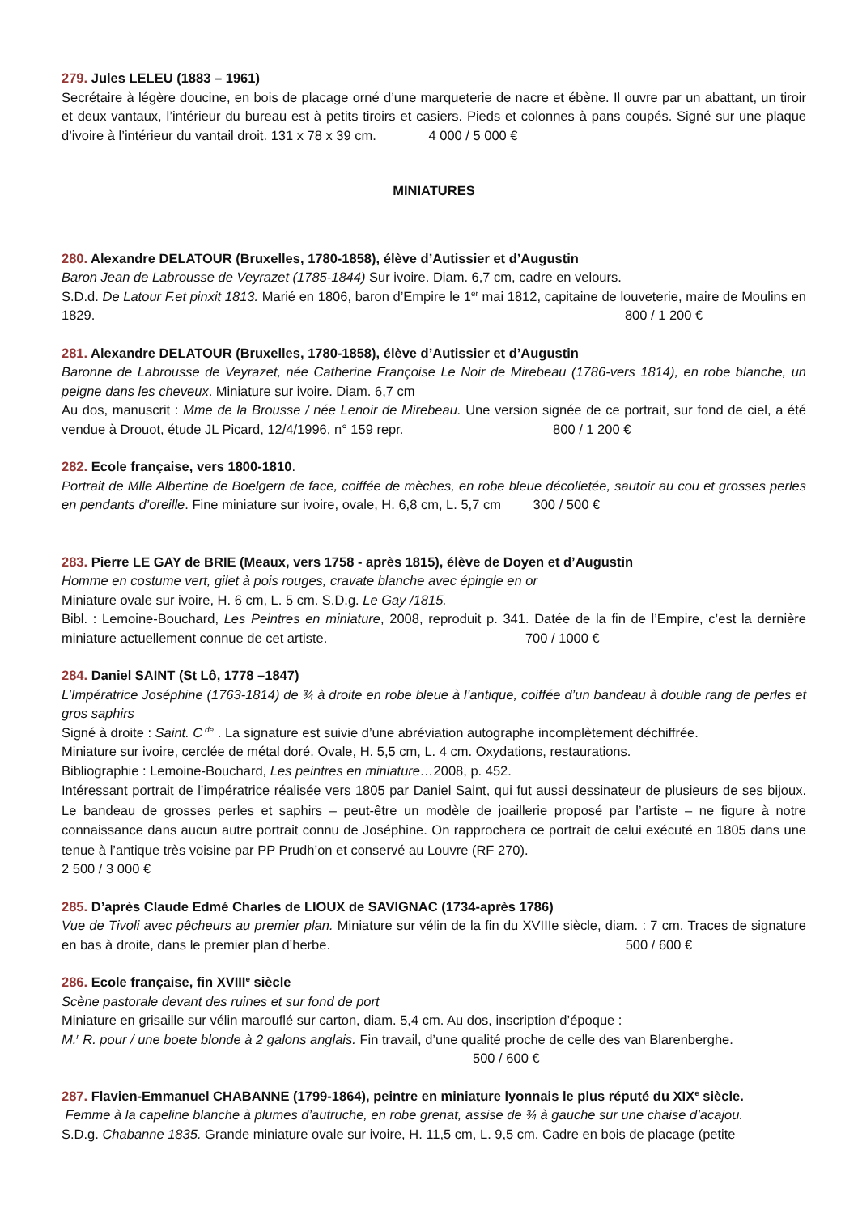279. Jules LELEU (1883 – 1961)
Secrétaire à légère doucine, en bois de placage orné d’une marqueterie de nacre et ébène. Il ouvre par un abattant, un tiroir et deux vantaux, l’intérieur du bureau est à petits tiroirs et casiers. Pieds et colonnes à pans coupés. Signé sur une plaque d’ivoire à l’intérieur du vantail droit. 131 x 78 x 39 cm. 4 000 / 5 000 €
MINIATURES
280. Alexandre DELATOUR (Bruxelles, 1780-1858), élève d’Autissier et d’Augustin
Baron Jean de Labrousse de Veyrazet (1785-1844) Sur ivoire. Diam. 6,7 cm, cadre en velours.
S.D.d. De Latour F.et pinxit 1813. Marié en 1806, baron d’Empire le 1<sup>er</sup> mai 1812, capitaine de louveterie, maire de Moulins en 1829. 800 / 1 200 €
281. Alexandre DELATOUR (Bruxelles, 1780-1858), élève d’Autissier et d’Augustin
Baronne de Labrousse de Veyrazet, née Catherine Françoise Le Noir de Mirebeau (1786-vers 1814), en robe blanche, un peigne dans les cheveux. Miniature sur ivoire. Diam. 6,7 cm
Au dos, manuscrit : Mme de la Brousse / née Lenoir de Mirebeau. Une version signée de ce portrait, sur fond de ciel, a été vendue à Drouot, étude JL Picard, 12/4/1996, n° 159 repr. 800 / 1 200 €
282. Ecole française, vers 1800-1810.
Portrait de Mlle Albertine de Boelgern de face, coiffée de mèches, en robe bleue décolletée, sautoir au cou et grosses perles en pendants d’oreille. Fine miniature sur ivoire, ovale, H. 6,8 cm, L. 5,7 cm 300 / 500 €
283. Pierre LE GAY de BRIE (Meaux, vers 1758 - après 1815), élève de Doyen et d’Augustin
Homme en costume vert, gilet à pois rouges, cravate blanche avec épingle en or
Miniature ovale sur ivoire, H. 6 cm, L. 5 cm. S.D.g. Le Gay /1815.
Bibl. : Lemoine-Bouchard, Les Peintres en miniature, 2008, reproduit p. 341. Datée de la fin de l’Empire, c’est la dernière miniature actuellement connue de cet artiste. 700 / 1000 €
284. Daniel SAINT (St Lô, 1778 –1847)
L’Impératrice Joséphine (1763-1814) de ¾ à droite en robe bleue à l’antique, coiffée d’un bandeau à double rang de perles et gros saphirs
Signé à droite : Saint. C<sup>.de</sup> . La signature est suivie d’une abréviation autographe incomplètement déchiffrée.
Miniature sur ivoire, cerclée de métal doré. Ovale, H. 5,5 cm, L. 4 cm. Oxydations, restaurations.
Bibliographie : Lemoine-Bouchard, Les peintres en miniature…2008, p. 452.
Intéressant portrait de l’impératrice réalisée vers 1805 par Daniel Saint, qui fut aussi dessinateur de plusieurs de ses bijoux. Le bandeau de grosses perles et saphirs – peut-être un modèle de joaillerie proposé par l’artiste – ne figure à notre connaissance dans aucun autre portrait connu de Joséphine. On rapprochera ce portrait de celui exécuté en 1805 dans une tenue à l’antique très voisine par PP Prudh’on et conservé au Louvre (RF 270).
2 500 / 3 000 €
285. D’après Claude Edmé Charles de LIOUX de SAVIGNAC (1734-après 1786)
Vue de Tivoli avec pêcheurs au premier plan. Miniature sur vélin de la fin du XVIIIe siècle, diam. : 7 cm. Traces de signature en bas à droite, dans le premier plan d’herbe. 500 / 600 €
286. Ecole française, fin XVIII<sup>e</sup> siècle
Scène pastorale devant des ruines et sur fond de port
Miniature en grisaille sur vélin marouflé sur carton, diam. 5,4 cm. Au dos, inscription d’époque :
M.<sup>r</sup> R. pour / une boete blonde à 2 galons anglais. Fin travail, d’une qualité proche de celle des van Blarenberghe.
500 / 600 €
287. Flavien-Emmanuel CHABANNE (1799-1864), peintre en miniature lyonnais le plus réputé du XIX<sup>e</sup> siècle.
Femme à la capeline blanche à plumes d’autruche, en robe grenat, assise de ¾ à gauche sur une chaise d’acajou.
S.D.g. Chabanne 1835. Grande miniature ovale sur ivoire, H. 11,5 cm, L. 9,5 cm. Cadre en bois de placage (petite